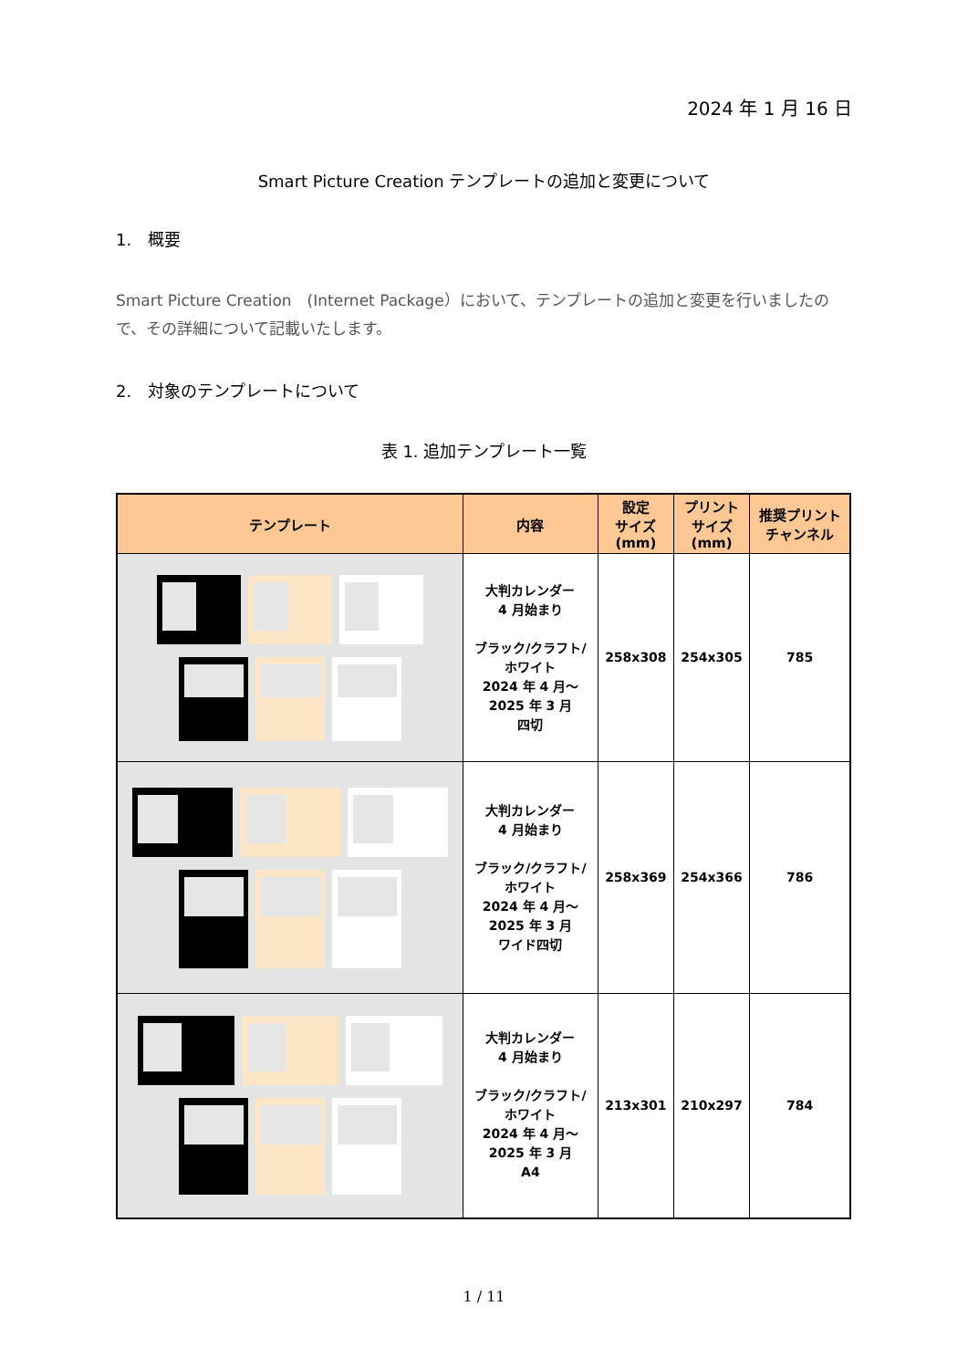2024 年 1 月 16 日
Smart Picture Creation テンプレートの追加と変更について
1.　概要
Smart Picture Creation　(Internet Package）において、テンプレートの追加と変更を行いましたので、その詳細について記載いたします。
2.　対象のテンプレートについて
表 1. 追加テンプレート一覧
| テンプレート | 内容 | 設定 サイズ (mm) | プリント サイズ (mm) | 推奨プリント チャンネル |
| --- | --- | --- | --- | --- |
| | 大判カレンダー 4 月始まり ブラック/クラフト/ ホワイト 2024 年 4 月～ 2025 年 3 月 四切 | 258x308 | 254x305 | 785 |
| | 大判カレンダー 4 月始まり ブラック/クラフト/ ホワイト 2024 年 4 月～ 2025 年 3 月 ワイド四切 | 258x369 | 254x366 | 786 |
| | 大判カレンダー 4 月始まり ブラック/クラフト/ ホワイト 2024 年 4 月～ 2025 年 3 月 A4 | 213x301 | 210x297 | 784 |
1 / 11